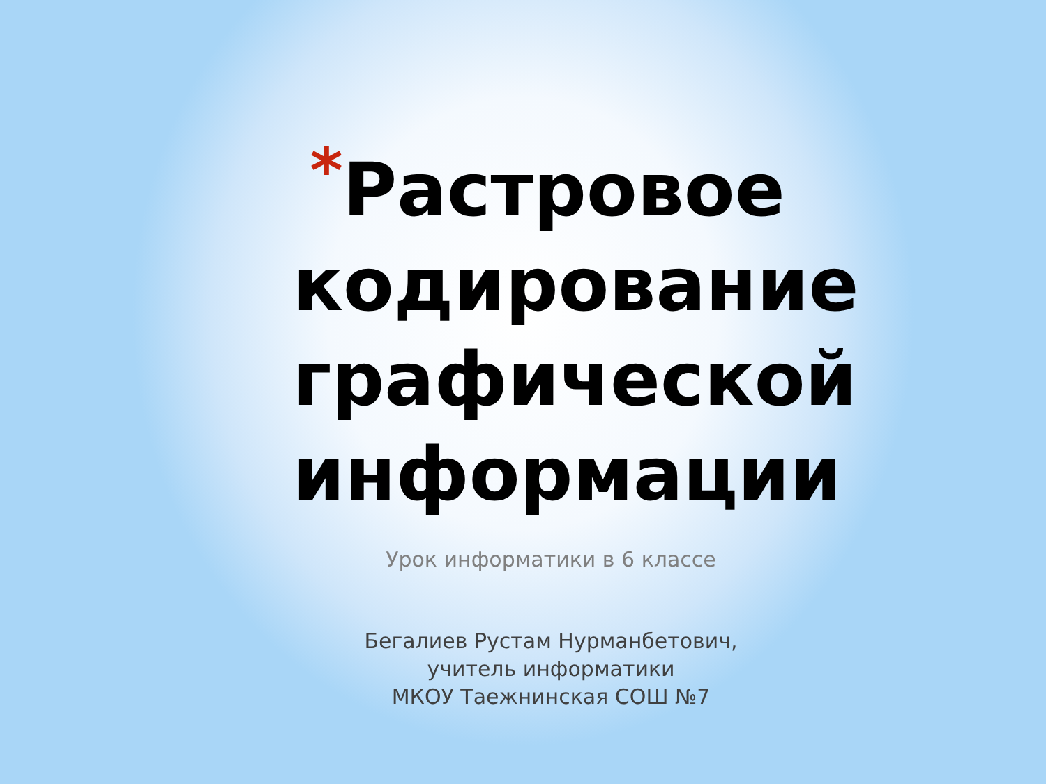*Растровое кодирование графической информации
Урок информатики в 6 классе
Бегалиев Рустам Нурманбетович,
учитель информатики
МКОУ Таежнинская СОШ №7